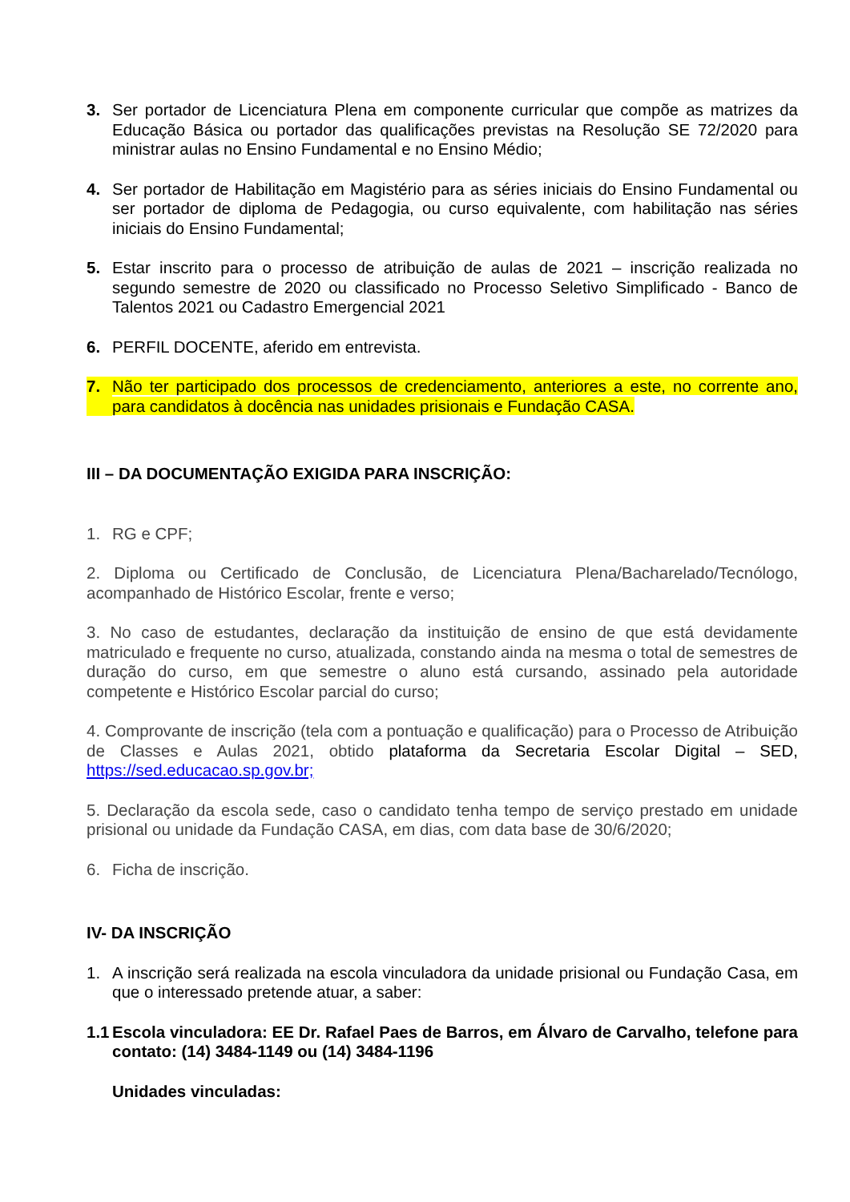3. Ser portador de Licenciatura Plena em componente curricular que compõe as matrizes da Educação Básica ou portador das qualificações previstas na Resolução SE 72/2020 para ministrar aulas no Ensino Fundamental e no Ensino Médio;
4. Ser portador de Habilitação em Magistério para as séries iniciais do Ensino Fundamental ou ser portador de diploma de Pedagogia, ou curso equivalente, com habilitação nas séries iniciais do Ensino Fundamental;
5. Estar inscrito para o processo de atribuição de aulas de 2021 – inscrição realizada no segundo semestre de 2020 ou classificado no Processo Seletivo Simplificado - Banco de Talentos 2021 ou Cadastro Emergencial 2021
6. PERFIL DOCENTE, aferido em entrevista.
7. Não ter participado dos processos de credenciamento, anteriores a este, no corrente ano, para candidatos à docência nas unidades prisionais e Fundação CASA.
III – DA DOCUMENTAÇÃO EXIGIDA PARA INSCRIÇÃO:
1. RG e CPF;
2. Diploma ou Certificado de Conclusão, de Licenciatura Plena/Bacharelado/Tecnólogo, acompanhado de Histórico Escolar, frente e verso;
3. No caso de estudantes, declaração da instituição de ensino de que está devidamente matriculado e frequente no curso, atualizada, constando ainda na mesma o total de semestres de duração do curso, em que semestre o aluno está cursando, assinado pela autoridade competente e Histórico Escolar parcial do curso;
4. Comprovante de inscrição (tela com a pontuação e qualificação) para o Processo de Atribuição de Classes e Aulas 2021, obtido plataforma da Secretaria Escolar Digital – SED, https://sed.educacao.sp.gov.br;
5. Declaração da escola sede, caso o candidato tenha tempo de serviço prestado em unidade prisional ou unidade da Fundação CASA, em dias, com data base de 30/6/2020;
6. Ficha de inscrição.
IV- DA INSCRIÇÃO
1. A inscrição será realizada na escola vinculadora da unidade prisional ou Fundação Casa, em que o interessado pretende atuar, a saber:
1.1 Escola vinculadora: EE Dr. Rafael Paes de Barros, em Álvaro de Carvalho, telefone para contato: (14) 3484-1149 ou (14) 3484-1196
Unidades vinculadas: